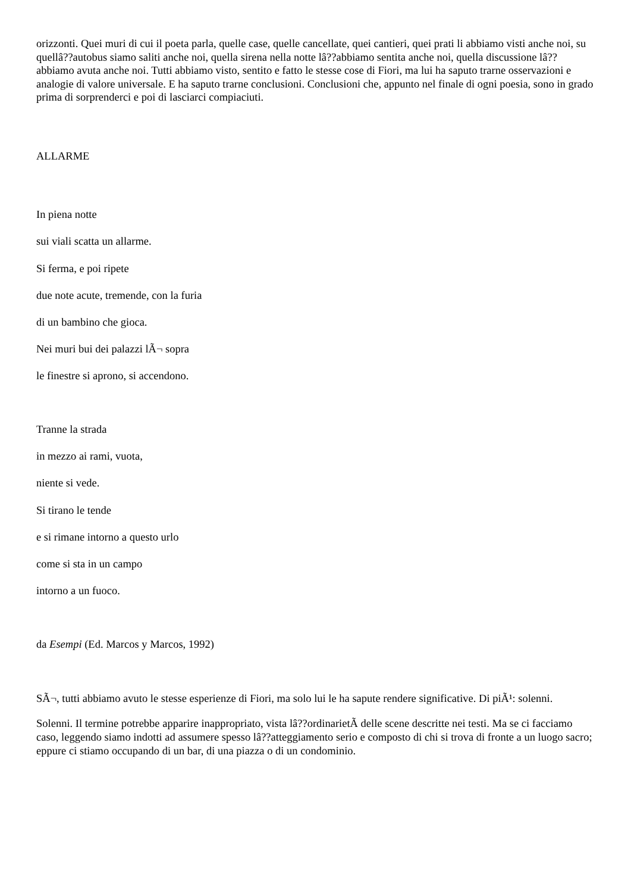orizzonti. Quei muri di cui il poeta parla, quelle case, quelle cancellate, quei cantieri, quei prati li abbiamo visti anche noi, su quellâ??autobus siamo saliti anche noi, quella sirena nella notte lâ??abbiamo sentita anche noi, quella discussione lâ??abbiamo avuta anche noi. Tutti abbiamo visto, sentito e fatto le stesse cose di Fiori, ma lui ha saputo trarne osservazioni e analogie di valore universale. E ha saputo trarne conclusioni. Conclusioni che, appunto nel finale di ogni poesia, sono in grado prima di sorprenderci e poi di lasciarci compiaciuti.
ALLARME
In piena notte
sui viali scatta un allarme.
Si ferma, e poi ripete
due note acute, tremende, con la furia
di un bambino che gioca.
Nei muri bui dei palazzi lÃ¬ sopra
le finestre si aprono, si accendono.
Tranne la strada
in mezzo ai rami, vuota,
niente si vede.
Si tirano le tende
e si rimane intorno a questo urlo
come si sta in un campo
intorno a un fuoco.
da Esempi (Ed. Marcos y Marcos, 1992)
SÃ¬, tutti abbiamo avuto le stesse esperienze di Fiori, ma solo lui le ha sapute rendere significative. Di piÃ¹: solenni.
Solenni. Il termine potrebbe apparire inappropriato, vista lâ??ordinarietÃ delle scene descritte nei testi. Ma se ci facciamo caso, leggendo siamo indotti ad assumere spesso lâ??atteggiamento serio e composto di chi si trova di fronte a un luogo sacro; eppure ci stiamo occupando di un bar, di una piazza o di un condominio.